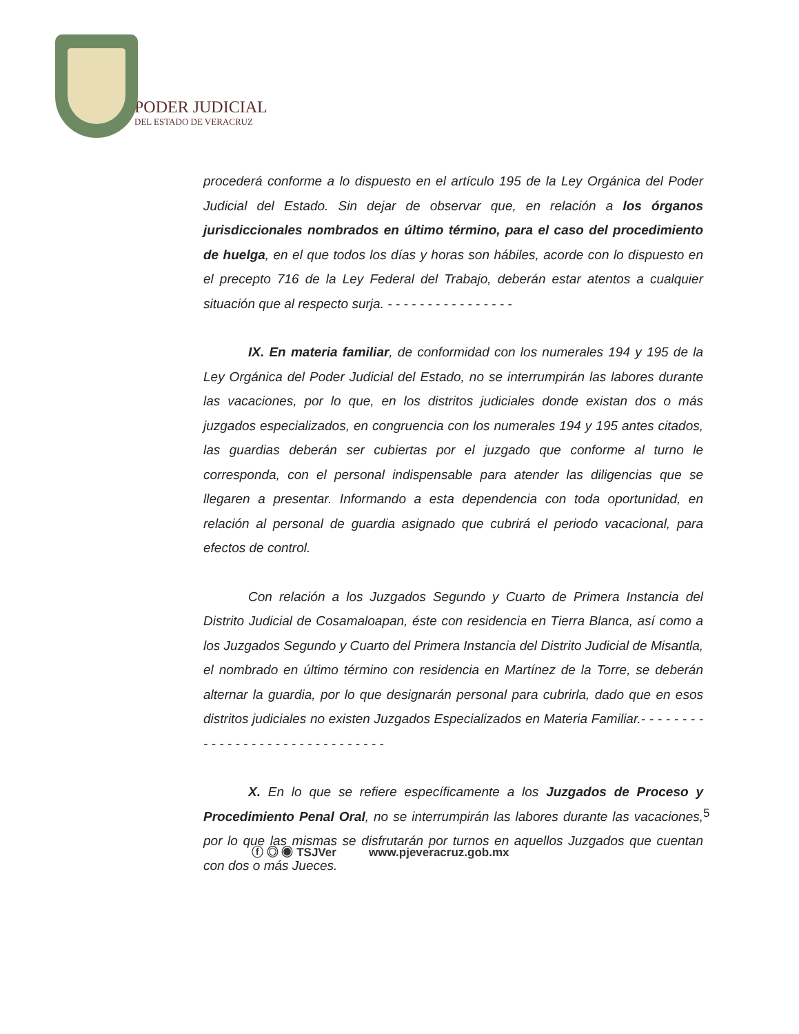PODER JUDICIAL
DEL ESTADO DE VERACRUZ
procederá conforme a lo dispuesto en el artículo 195 de la Ley Orgánica del Poder Judicial del Estado. Sin dejar de observar que, en relación a los órganos jurisdiccionales nombrados en último término, para el caso del procedimiento de huelga, en el que todos los días y horas son hábiles, acorde con lo dispuesto en el precepto 716 de la Ley Federal del Trabajo, deberán estar atentos a cualquier situación que al respecto surja. - - - - - - - - - - - - - - - -
IX. En materia familiar, de conformidad con los numerales 194 y 195 de la Ley Orgánica del Poder Judicial del Estado, no se interrumpirán las labores durante las vacaciones, por lo que, en los distritos judiciales donde existan dos o más juzgados especializados, en congruencia con los numerales 194 y 195 antes citados, las guardias deberán ser cubiertas por el juzgado que conforme al turno le corresponda, con el personal indispensable para atender las diligencias que se llegaren a presentar. Informando a esta dependencia con toda oportunidad, en relación al personal de guardia asignado que cubrirá el periodo vacacional, para efectos de control.
Con relación a los Juzgados Segundo y Cuarto de Primera Instancia del Distrito Judicial de Cosamaloapan, éste con residencia en Tierra Blanca, así como a los Juzgados Segundo y Cuarto del Primera Instancia del Distrito Judicial de Misantla, el nombrado en último término con residencia en Martínez de la Torre, se deberán alternar la guardia, por lo que designarán personal para cubrirla, dado que en esos distritos judiciales no existen Juzgados Especializados en Materia Familiar.- - - - - - - - - - - - - - - - - - - - - - - - - - - - - - -
X. En lo que se refiere específicamente a los Juzgados de Proceso y Procedimiento Penal Oral, no se interrumpirán las labores durante las vacaciones, por lo que las mismas se disfrutarán por turnos en aquellos Juzgados que cuentan con dos o más Jueces.
5
ⓕ ◎ ◉ TSJVer www.pjeveracruz.gob.mx